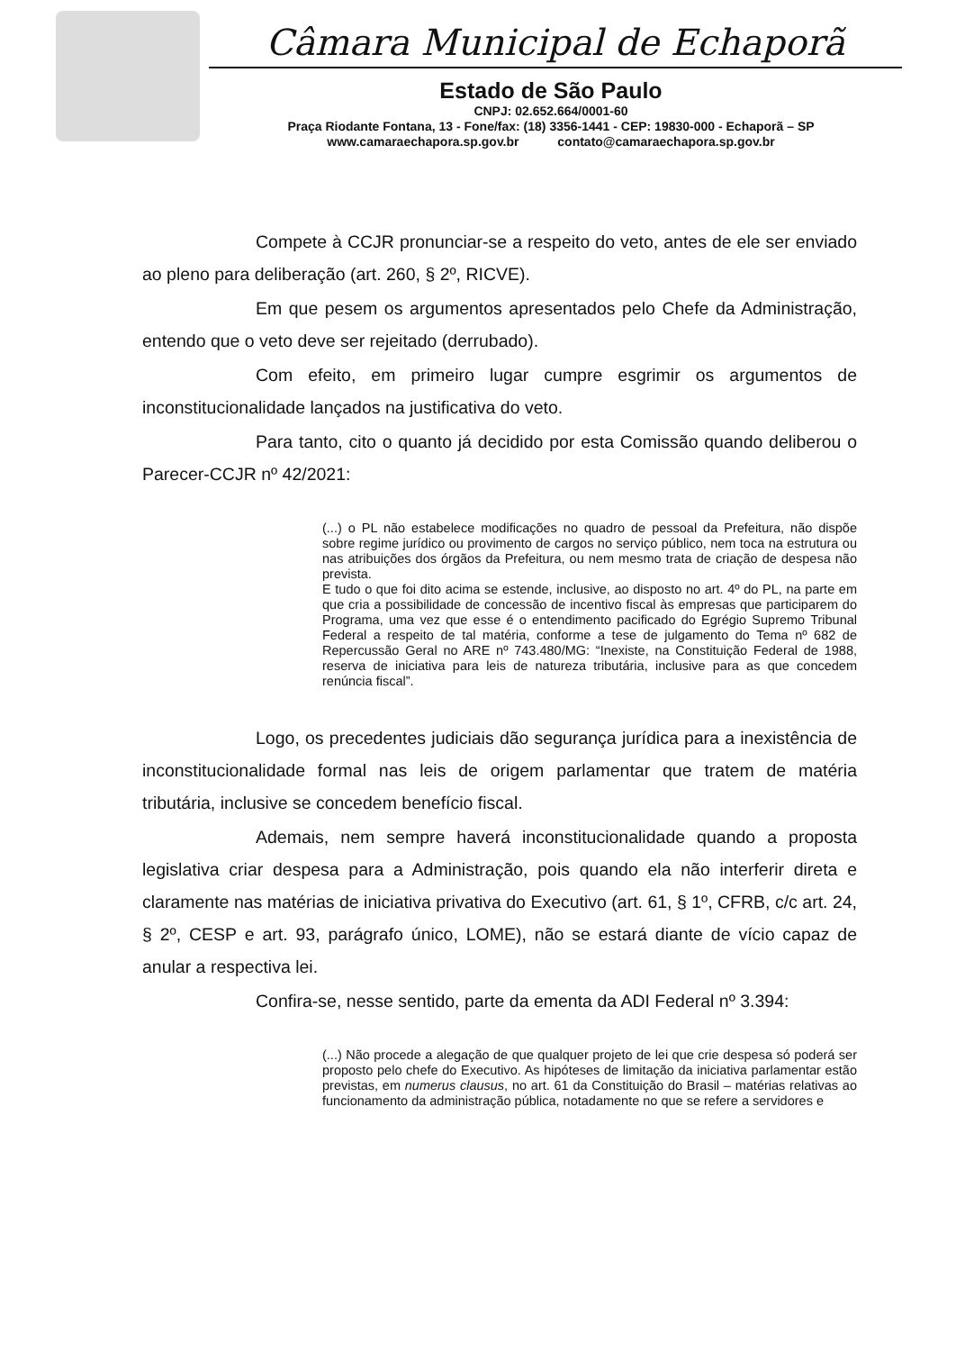Câmara Municipal de Echaporã
Estado de São Paulo
CNPJ: 02.652.664/0001-60
Praça Riodante Fontana, 13 - Fone/fax: (18) 3356-1441 - CEP: 19830-000 - Echaporã – SP
www.camaraechapora.sp.gov.br contato@camaraechapora.sp.gov.br
Compete à CCJR pronunciar-se a respeito do veto, antes de ele ser enviado ao pleno para deliberação (art. 260, § 2º, RICVE).
Em que pesem os argumentos apresentados pelo Chefe da Administração, entendo que o veto deve ser rejeitado (derrubado).
Com efeito, em primeiro lugar cumpre esgrimir os argumentos de inconstitucionalidade lançados na justificativa do veto.
Para tanto, cito o quanto já decidido por esta Comissão quando deliberou o Parecer-CCJR nº 42/2021:
(...) o PL não estabelece modificações no quadro de pessoal da Prefeitura, não dispõe sobre regime jurídico ou provimento de cargos no serviço público, nem toca na estrutura ou nas atribuições dos órgãos da Prefeitura, ou nem mesmo trata de criação de despesa não prevista.
E tudo o que foi dito acima se estende, inclusive, ao disposto no art. 4º do PL, na parte em que cria a possibilidade de concessão de incentivo fiscal às empresas que participarem do Programa, uma vez que esse é o entendimento pacificado do Egrégio Supremo Tribunal Federal a respeito de tal matéria, conforme a tese de julgamento do Tema nº 682 de Repercussão Geral no ARE nº 743.480/MG: “Inexiste, na Constituição Federal de 1988, reserva de iniciativa para leis de natureza tributária, inclusive para as que concedem renúncia fiscal”.
Logo, os precedentes judiciais dão segurança jurídica para a inexistência de inconstitucionalidade formal nas leis de origem parlamentar que tratem de matéria tributária, inclusive se concedem benefício fiscal.
Ademais, nem sempre haverá inconstitucionalidade quando a proposta legislativa criar despesa para a Administração, pois quando ela não interferir direta e claramente nas matérias de iniciativa privativa do Executivo (art. 61, § 1º, CFRB, c/c art. 24, § 2º, CESP e art. 93, parágrafo único, LOME), não se estará diante de vício capaz de anular a respectiva lei.
Confira-se, nesse sentido, parte da ementa da ADI Federal nº 3.394:
(...) Não procede a alegação de que qualquer projeto de lei que crie despesa só poderá ser proposto pelo chefe do Executivo. As hipóteses de limitação da iniciativa parlamentar estão previstas, em numerus clausus, no art. 61 da Constituição do Brasil – matérias relativas ao funcionamento da administração pública, notadamente no que se refere a servidores e